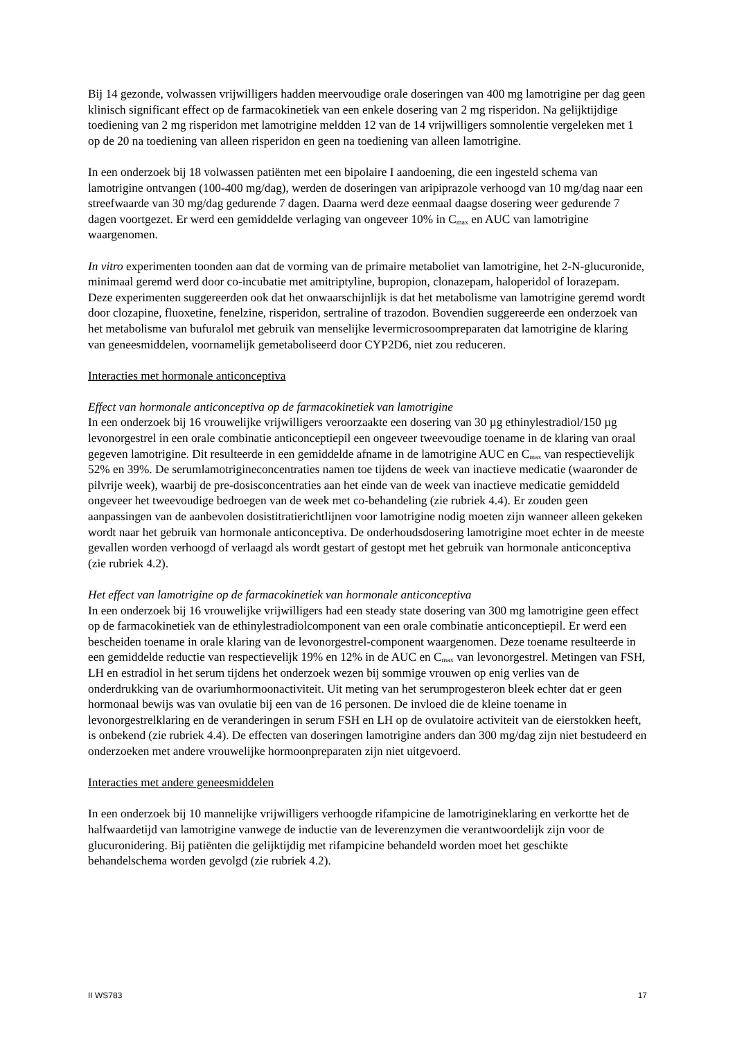Bij 14 gezonde, volwassen vrijwilligers hadden meervoudige orale doseringen van 400 mg lamotrigine per dag geen klinisch significant effect op de farmacokinetiek van een enkele dosering van 2 mg risperidon. Na gelijktijdige toediening van 2 mg risperidon met lamotrigine meldden 12 van de 14 vrijwilligers somnolentie vergeleken met 1 op de 20 na toediening van alleen risperidon en geen na toediening van alleen lamotrigine.
In een onderzoek bij 18 volwassen patiënten met een bipolaire I aandoening, die een ingesteld schema van lamotrigine ontvangen (100-400 mg/dag), werden de doseringen van aripiprazole verhoogd van 10 mg/dag naar een streefwaarde van 30 mg/dag gedurende 7 dagen. Daarna werd deze eenmaal daagse dosering weer gedurende 7 dagen voortgezet. Er werd een gemiddelde verlaging van ongeveer 10% in C<sub>max</sub> en AUC van lamotrigine waargenomen.
In vitro experimenten toonden aan dat de vorming van de primaire metaboliet van lamotrigine, het 2-N-glucuronide, minimaal geremd werd door co-incubatie met amitriptyline, bupropion, clonazepam, haloperidol of lorazepam. Deze experimenten suggereerden ook dat het onwaarschijnlijk is dat het metabolisme van lamotrigine geremd wordt door clozapine, fluoxetine, fenelzine, risperidon, sertraline of trazodon. Bovendien suggereerde een onderzoek van het metabolisme van bufuralol met gebruik van menselijke levermicrosoompreparaten dat lamotrigine de klaring van geneesmiddelen, voornamelijk gemetaboliseerd door CYP2D6, niet zou reduceren.
Interacties met hormonale anticonceptiva
Effect van hormonale anticonceptiva op de farmacokinetiek van lamotrigine
In een onderzoek bij 16 vrouwelijke vrijwilligers veroorzaakte een dosering van 30 µg ethinylestradiol/150 µg levonorgestrel in een orale combinatie anticonceptiepil een ongeveer tweevoudige toename in de klaring van oraal gegeven lamotrigine. Dit resulteerde in een gemiddelde afname in de lamotrigine AUC en C<sub>max</sub> van respectievelijk 52% en 39%. De serumlamotrigineconcentraties namen toe tijdens de week van inactieve medicatie (waaronder de pilvrije week), waarbij de pre-dosisconcentraties aan het einde van de week van inactieve medicatie gemiddeld ongeveer het tweevoudige bedroegen van de week met co-behandeling (zie rubriek 4.4). Er zouden geen aanpassingen van de aanbevolen dosistitratierichtlijnen voor lamotrigine nodig moeten zijn wanneer alleen gekeken wordt naar het gebruik van hormonale anticonceptiva. De onderhoudsdosering lamotrigine moet echter in de meeste gevallen worden verhoogd of verlaagd als wordt gestart of gestopt met het gebruik van hormonale anticonceptiva (zie rubriek 4.2).
Het effect van lamotrigine op de farmacokinetiek van hormonale anticonceptiva
In een onderzoek bij 16 vrouwelijke vrijwilligers had een steady state dosering van 300 mg lamotrigine geen effect op de farmacokinetiek van de ethinylestradiolcomponent van een orale combinatie anticonceptiepil. Er werd een bescheiden toename in orale klaring van de levonorgestrel-component waargenomen. Deze toename resulteerde in een gemiddelde reductie van respectievelijk 19% en 12% in de AUC en C<sub>max</sub> van levonorgestrel. Metingen van FSH, LH en estradiol in het serum tijdens het onderzoek wezen bij sommige vrouwen op enig verlies van de onderdrukking van de ovariumhormoonactiviteit. Uit meting van het serumprogesteron bleek echter dat er geen hormonaal bewijs was van ovulatie bij een van de 16 personen. De invloed die de kleine toename in levonorgestrelklaring en de veranderingen in serum FSH en LH op de ovulatoire activiteit van de eierstokken heeft, is onbekend (zie rubriek 4.4). De effecten van doseringen lamotrigine anders dan 300 mg/dag zijn niet bestudeerd en onderzoeken met andere vrouwelijke hormoonpreparaten zijn niet uitgevoerd.
Interacties met andere geneesmiddelen
In een onderzoek bij 10 mannelijke vrijwilligers verhoogde rifampicine de lamotrigineklaring en verkortte het de halfwaardetijd van lamotrigine vanwege de inductie van de leverenzymen die verantwoordelijk zijn voor de glucuronidering. Bij patiënten die gelijktijdig met rifampicine behandeld worden moet het geschikte behandelschema worden gevolgd (zie rubriek 4.2).
II WS783 17